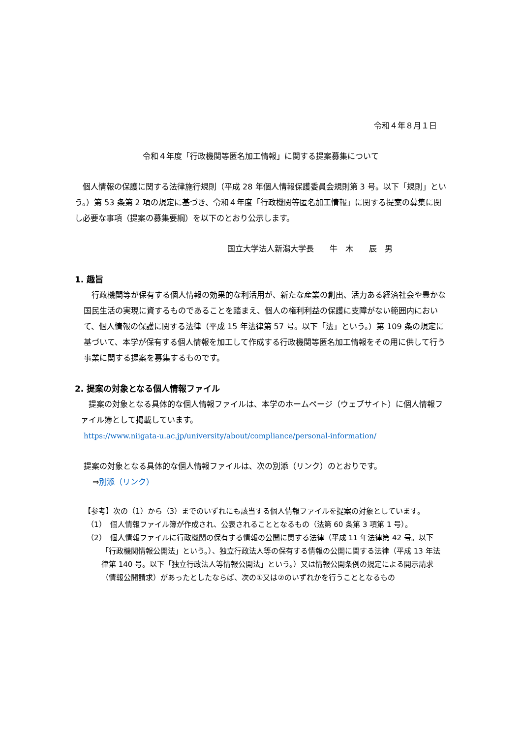令和４年８月１日
令和４年度「行政機関等匿名加工情報」に関する提案募集について
個人情報の保護に関する法律施行規則（平成 28 年個人情報保護委員会規則第 3 号。以下「規則」という。）第 53 条第 2 項の規定に基づき、令和４年度「行政機関等匿名加工情報」に関する提案の募集に関し必要な事項（提案の募集要綱）を以下のとおり公示します。
国立大学法人新潟大学長　　牛　木　　辰　男
1. 趣旨
行政機関等が保有する個人情報の効果的な利活用が、新たな産業の創出、活力ある経済社会や豊かな国民生活の実現に資するものであることを踏まえ、個人の権利利益の保護に支障がない範囲内において、個人情報の保護に関する法律（平成 15 年法律第 57 号。以下「法」という。）第 109 条の規定に基づいて、本学が保有する個人情報を加工して作成する行政機関等匿名加工情報をその用に供して行う事業に関する提案を募集するものです。
2. 提案の対象となる個人情報ファイル
提案の対象となる具体的な個人情報ファイルは、本学のホームページ（ウェブサイト）に個人情報ファイル簿として掲載しています。
https://www.niigata-u.ac.jp/university/about/compliance/personal-information/
提案の対象となる具体的な個人情報ファイルは、次の別添（リンク）のとおりです。
⇒別添（リンク）
【参考】次の（1）から（3）までのいずれにも該当する個人情報ファイルを提案の対象としています。
（1）　個人情報ファイル簿が作成され、公表されることとなるもの（法第 60 条第 3 項第 1 号）。
（2）　個人情報ファイルに行政機関の保有する情報の公開に関する法律（平成 11 年法律第 42 号。以下「行政機関情報公開法」という。）、独立行政法人等の保有する情報の公開に関する法律（平成 13 年法律第 140 号。以下「独立行政法人等情報公開法」という。）又は情報公開条例の規定による開示請求（情報公開請求）があったとしたならば、次の①又は②のいずれかを行うこととなるもの